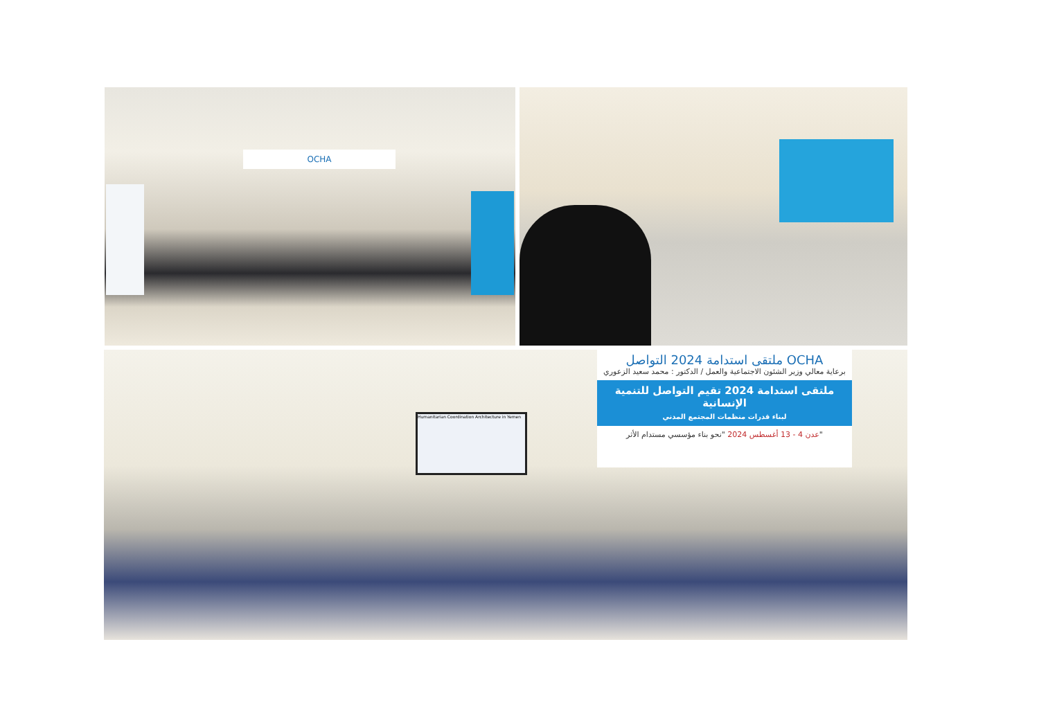OCHA
Humanitarian Coordination Architecture in Yemen
ملتقى استدامة 2024 التواصل OCHA
برعاية معالي وزير الشئون الاجتماعية والعمل / الدكتور : محمد سعيد الزعوري
ملتقى استدامة 2024 تقيم التواصل للتنمية الإنسانية
لبناء قدرات منظمات المجتمع المدني
عدن 4 - 13 أغسطس 2024 "نحو بناء مؤسسي مستدام الأثر"